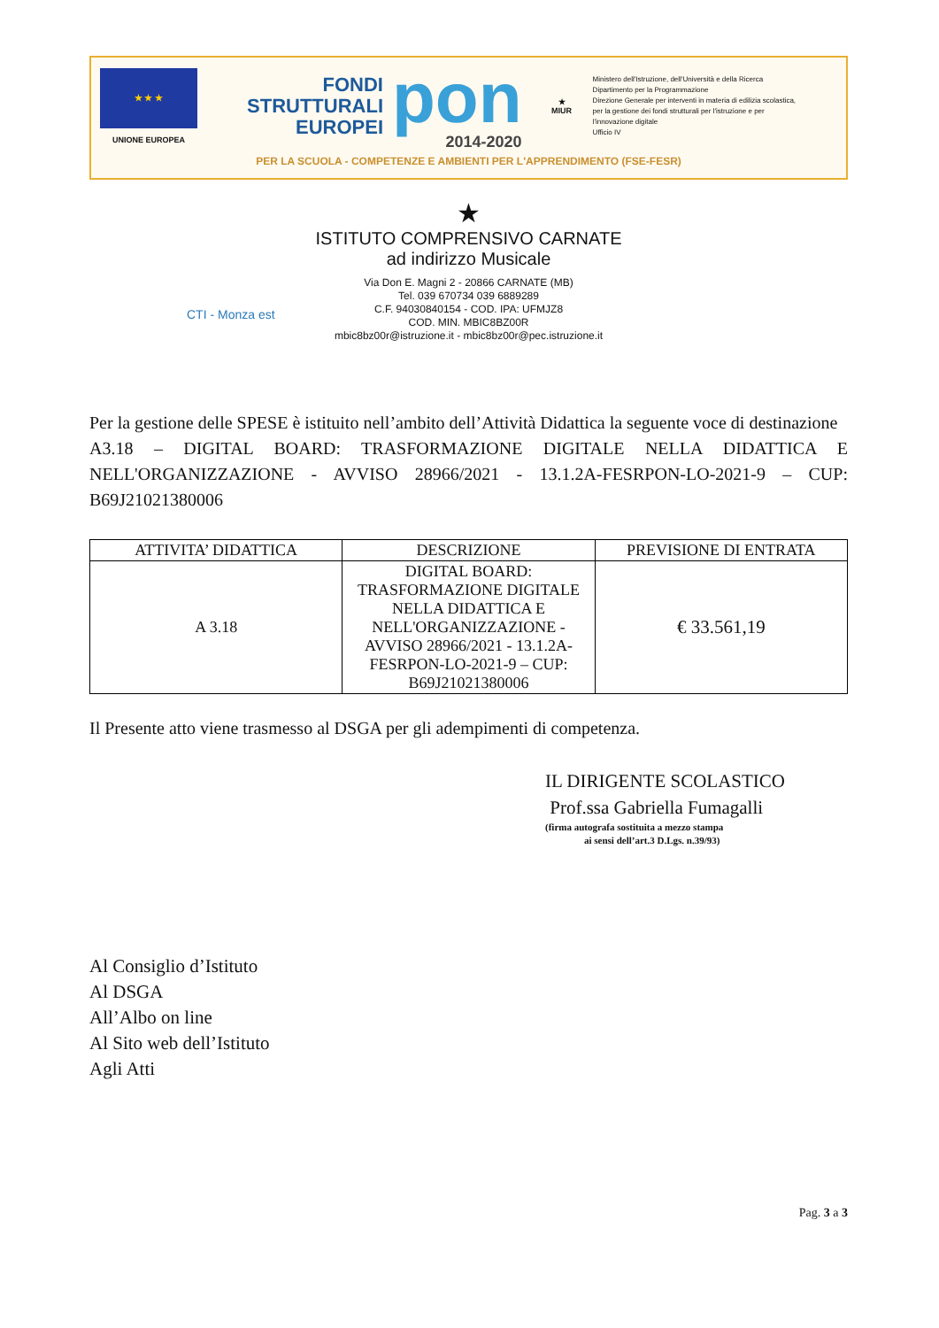★ ★ ★
UNIONE EUROPEA
FONDI
STRUTTURALI
EUROPEI
pon
2014-2020
★
MIUR
Ministero dell'Istruzione, dell'Università e della Ricerca
Dipartimento per la Programmazione
Direzione Generale per interventi in materia di edilizia scolastica, per la gestione dei fondi strutturali per l'istruzione e per l'innovazione digitale
Ufficio IV
PER LA SCUOLA - COMPETENZE E AMBIENTI PER L'APPRENDIMENTO (FSE-FESR)
★
ISTITUTO COMPRENSIVO CARNATE
ad indirizzo Musicale
Via Don E. Magni 2 - 20866 CARNATE (MB)
Tel. 039 670734 039 6889289
C.F. 94030840154 - COD. IPA: UFMJZ8
COD. MIN. MBIC8BZ00R
mbic8bz00r@istruzione.it - mbic8bz00r@pec.istruzione.it
CTI - Monza est
Per la gestione delle SPESE è istituito nell’ambito dell’Attività Didattica la seguente voce di destinazione
A3.18 – DIGITAL BOARD: TRASFORMAZIONE DIGITALE NELLA DIDATTICA E NELL'ORGANIZZAZIONE - AVVISO 28966/2021 - 13.1.2A-FESRPON-LO-2021-9 – CUP: B69J21021380006
| ATTIVITA’ DIDATTICA | DESCRIZIONE | PREVISIONE DI ENTRATA |
| --- | --- | --- |
| A 3.18 | DIGITAL BOARD: TRASFORMAZIONE DIGITALE NELLA DIDATTICA E NELL'ORGANIZZAZIONE - AVVISO 28966/2021 - 13.1.2A-FESRPON-LO-2021-9 – CUP: B69J21021380006 | € 33.561,19 |
Il Presente atto viene trasmesso al DSGA per gli adempimenti di competenza.
IL DIRIGENTE SCOLASTICO
Prof.ssa Gabriella Fumagalli
(firma autografa sostituita a mezzo stampa
ai sensi dell’art.3 D.Lgs. n.39/93)
Al Consiglio d’Istituto
Al DSGA
All’Albo on line
Al Sito web dell’Istituto
Agli Atti
Pag. 3 a 3